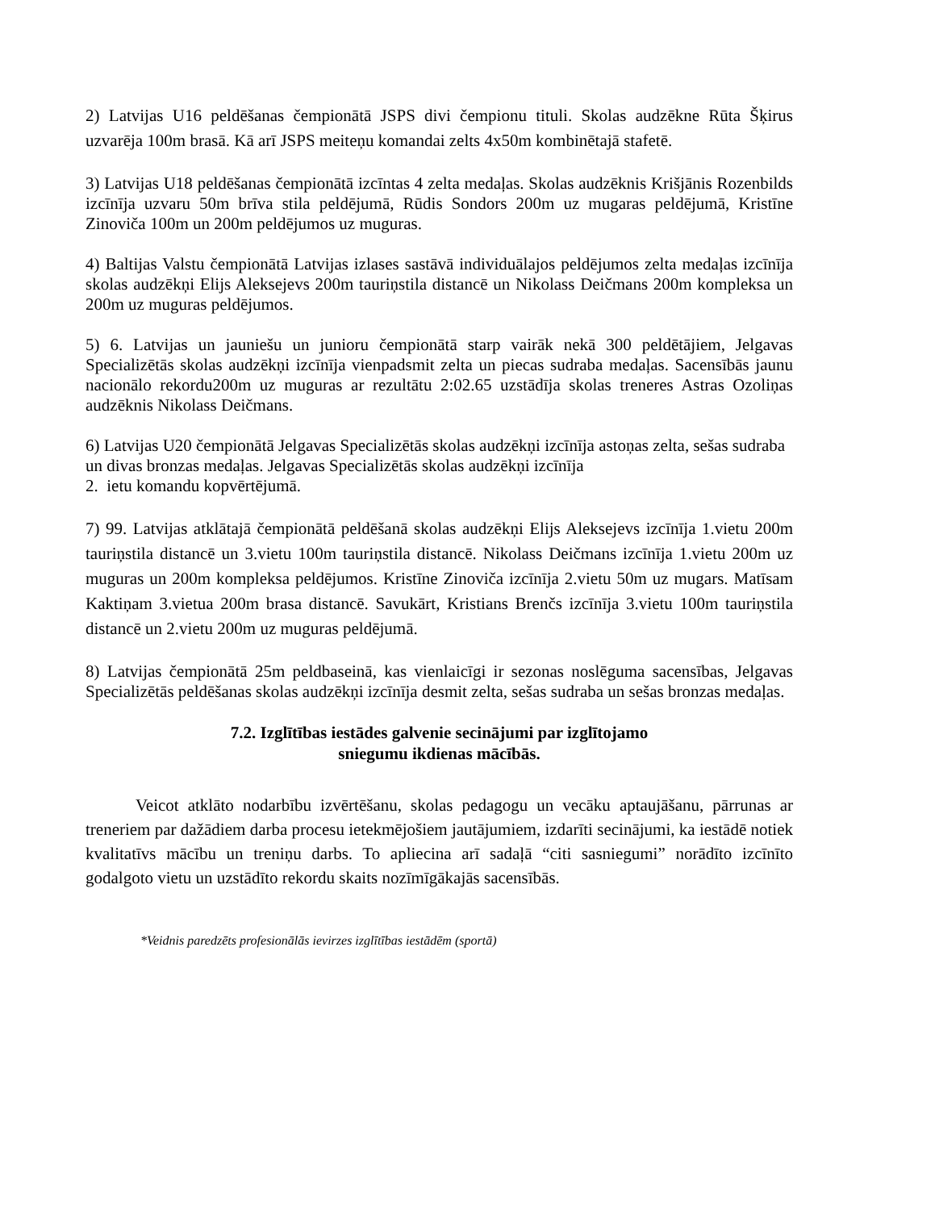2) Latvijas U16 peldēšanas čempionātā JSPS divi čempionu tituli. Skolas audzēkne Rūta Šķirus uzvarēja 100m brasā. Kā arī JSPS meiteņu komandai zelts 4x50m kombinētajā stafetē.
3) Latvijas U18 peldēšanas čempionātā izcīntas 4 zelta medaļas. Skolas audzēknis Krišjānis Rozenbilds izcīnīja uzvaru 50m brīva stila peldējumā, Rūdis Sondors 200m uz mugaras peldējumā, Kristīne Zinoviča 100m un 200m peldējumos uz muguras.
4) Baltijas Valstu čempionātā Latvijas izlases sastāvā individuālajos peldējumos zelta medaļas izcīnīja skolas audzēkņi Elijs Aleksejevs 200m tauriņstila distancē un Nikolass Deičmans 200m kompleksa un 200m uz muguras peldējumos.
5) 6. Latvijas un jauniešu un junioru čempionātā starp vairāk nekā 300 peldētājiem, Jelgavas Specializētās skolas audzēkņi izcīnīja vienpadsmit zelta un piecas sudraba medaļas. Sacensībās jaunu nacionālo rekordu200m uz muguras ar rezultātu 2:02.65 uzstādīja skolas treneres Astras Ozoliņas audzēknis Nikolass Deičmans.
6) Latvijas U20 čempionātā Jelgavas Specializētās skolas audzēkņi izcīnīja astoņas zelta, sešas sudraba un divas bronzas medaļas. Jelgavas Specializētās skolas audzēkņi izcīnīja
2. ietu komandu kopvērtējumā.
7) 99. Latvijas atklātajā čempionātā peldēšanā skolas audzēkņi Elijs Aleksejevs izcīnīja 1.vietu 200m tauriņstila distancē un 3.vietu 100m tauriņstila distancē. Nikolass Deičmans izcīnīja 1.vietu 200m uz muguras un 200m kompleksa peldējumos. Kristīne Zinoviča izcīnīja 2.vietu 50m uz mugars. Matīsam Kaktiņam 3.vietua 200m brasa distancē. Savukārt, Kristians Brenčs izcīnīja 3.vietu 100m tauriņstila distancē un 2.vietu 200m uz muguras peldējumā.
8) Latvijas čempionātā 25m peldbaseinā, kas vienlaicīgi ir sezonas noslēguma sacensības, Jelgavas Specializētās peldēšanas skolas audzēkņi izcīnīja desmit zelta, sešas sudraba un sešas bronzas medaļas.
7.2. Izglītības iestādes galvenie secinājumi par izglītojamo
sniegumu ikdienas mācībās.
Veicot atklāto nodarbību izvērtēšanu, skolas pedagogu un vecāku aptaujāšanu, pārrunas ar treneriem par dažādiem darba procesu ietekmējošiem jautājumiem, izdarīti secinājumi, ka iestādē notiek kvalitatīvs mācību un treniņu darbs. To apliecina arī sadaļā “citi sasniegumi” norādīto izcīnīto godalgoto vietu un uzstādīto rekordu skaits nozīmīgākajās sacensībās.
*Veidnis paredzēts profesionālās ievirzes izglītības iestādēm (sportā)